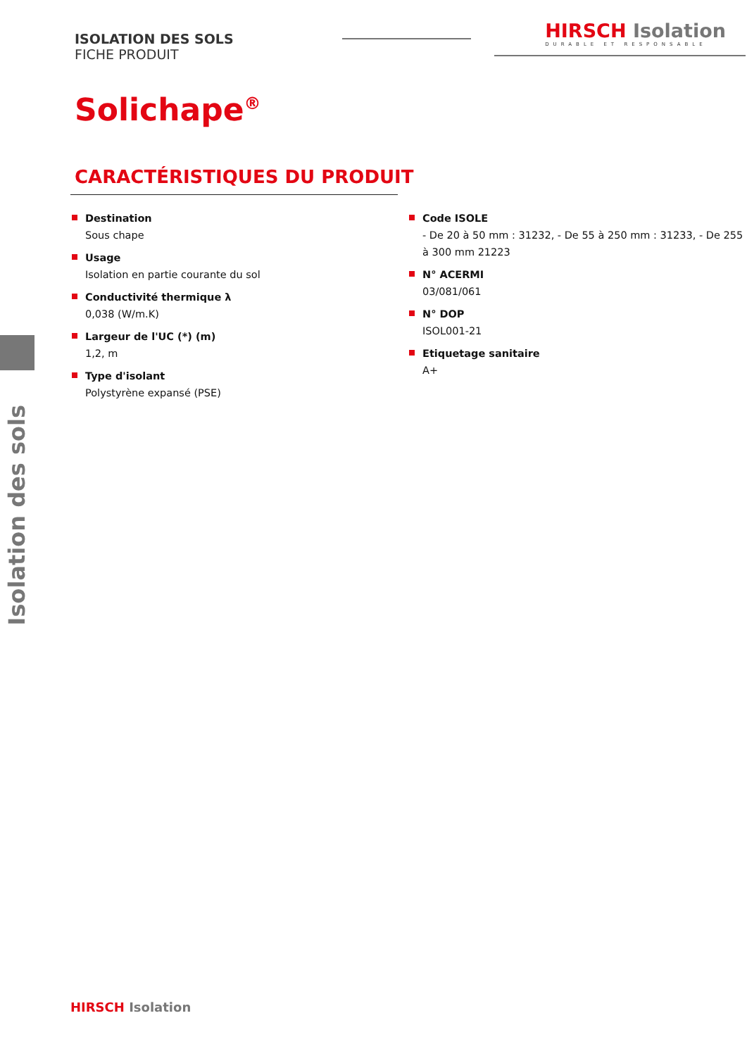ISOLATION DES SOLS
FICHE PRODUIT
HIRSCH Isolation
DURABLE ET RESPONSABLE
Solichape<sup>®</sup>
CARACTÉRISTIQUES DU PRODUIT
Destination
Sous chape
Usage
Isolation en partie courante du sol
Conductivité thermique λ
0,038 (W/m.K)
Largeur de l'UC (*) (m)
1,2, m
Type d'isolant
Polystyrène expansé (PSE)
Code ISOLE
- De 20 à 50 mm : 31232, - De 55 à 250 mm : 31233, - De 255 à 300 mm 21223
N° ACERMI
03/081/061
N° DOP
ISOL001-21
Etiquetage sanitaire
A+
Isolation des sols
HIRSCH Isolation